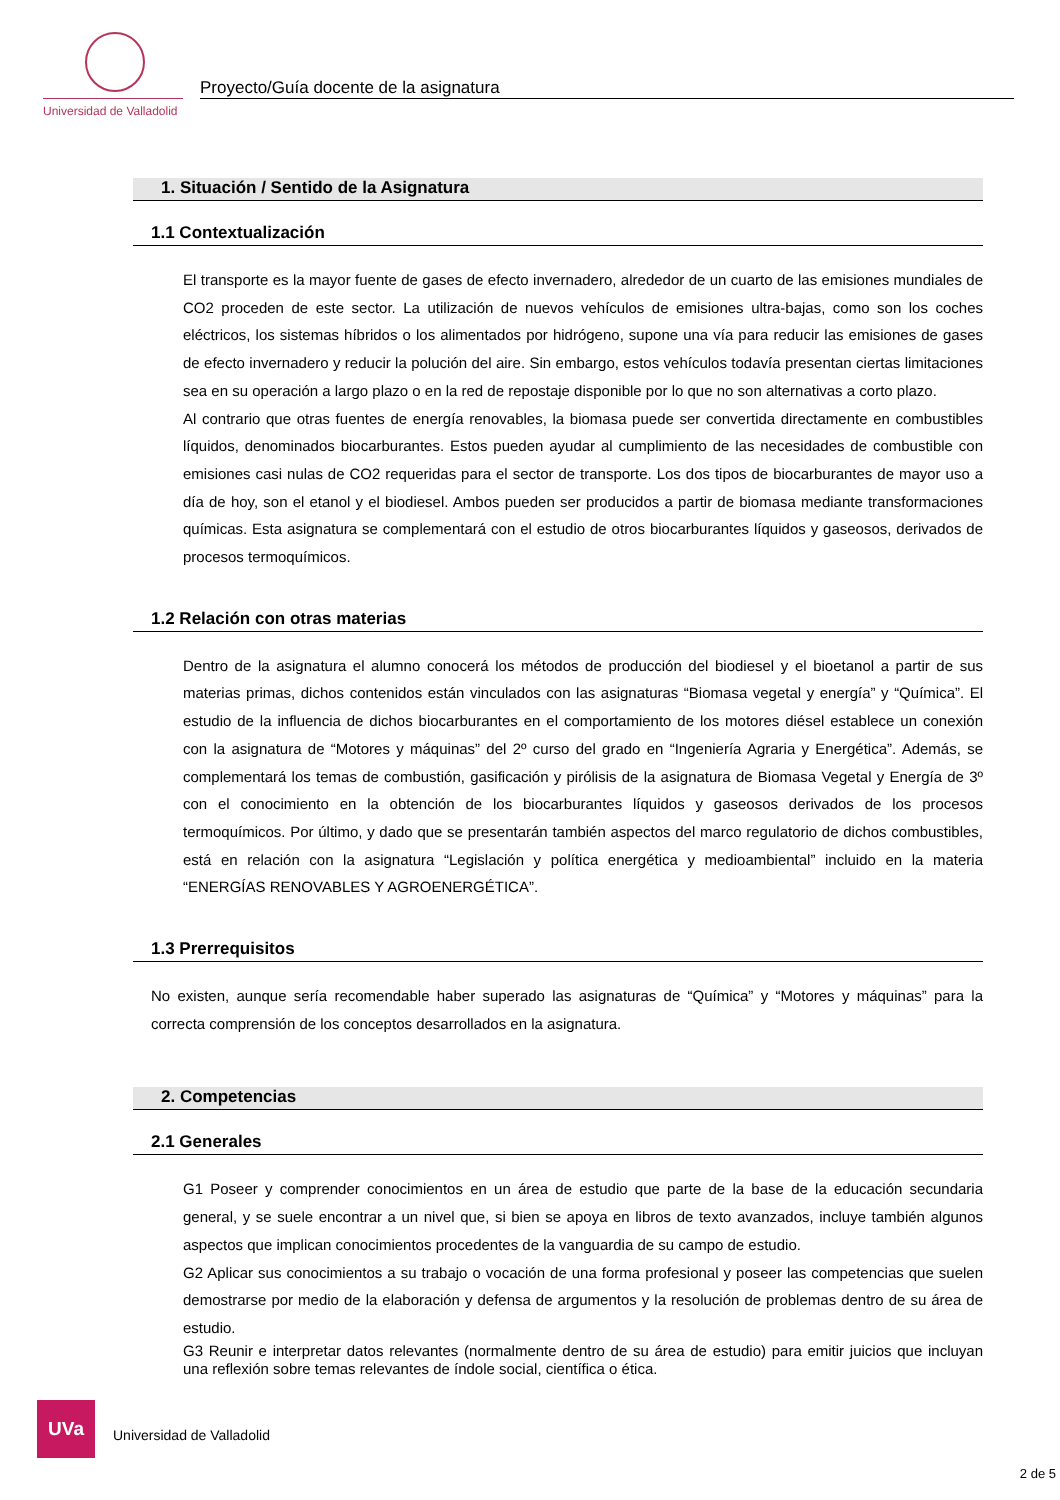Universidad de Valladolid
Proyecto/Guía docente de la asignatura
1. Situación / Sentido de la Asignatura
1.1 Contextualización
El transporte es la mayor fuente de gases de efecto invernadero, alrededor de un cuarto de las emisiones mundiales de CO2 proceden de este sector. La utilización de nuevos vehículos de emisiones ultra-bajas, como son los coches eléctricos, los sistemas híbridos o los alimentados por hidrógeno, supone una vía para reducir las emisiones de gases de efecto invernadero y reducir la polución del aire. Sin embargo, estos vehículos todavía presentan ciertas limitaciones sea en su operación a largo plazo o en la red de repostaje disponible por lo que no son alternativas a corto plazo.
Al contrario que otras fuentes de energía renovables, la biomasa puede ser convertida directamente en combustibles líquidos, denominados biocarburantes. Estos pueden ayudar al cumplimiento de las necesidades de combustible con emisiones casi nulas de CO2 requeridas para el sector de transporte. Los dos tipos de biocarburantes de mayor uso a día de hoy, son el etanol y el biodiesel. Ambos pueden ser producidos a partir de biomasa mediante transformaciones químicas. Esta asignatura se complementará con el estudio de otros biocarburantes líquidos y gaseosos, derivados de procesos termoquímicos.
1.2 Relación con otras materias
Dentro de la asignatura el alumno conocerá los métodos de producción del biodiesel y el bioetanol a partir de sus materias primas, dichos contenidos están vinculados con las asignaturas “Biomasa vegetal y energía” y “Química”. El estudio de la influencia de dichos biocarburantes en el comportamiento de los motores diésel establece un conexión con la asignatura de “Motores y máquinas” del 2º curso del grado en “Ingeniería Agraria y Energética”. Además, se complementará los temas de combustión, gasificación y pirólisis de la asignatura de Biomasa Vegetal y Energía de 3º con el conocimiento en la obtención de los biocarburantes líquidos y gaseosos derivados de los procesos termoquímicos. Por último, y dado que se presentarán también aspectos del marco regulatorio de dichos combustibles, está en relación con la asignatura “Legislación y política energética y medioambiental” incluido en la materia “ENERGÍAS RENOVABLES Y AGROENERGÉTICA”.
1.3 Prerrequisitos
No existen, aunque sería recomendable haber superado las asignaturas de “Química” y “Motores y máquinas” para la correcta comprensión de los conceptos desarrollados en la asignatura.
2. Competencias
2.1 Generales
G1 Poseer y comprender conocimientos en un área de estudio que parte de la base de la educación secundaria general, y se suele encontrar a un nivel que, si bien se apoya en libros de texto avanzados, incluye también algunos aspectos que implican conocimientos procedentes de la vanguardia de su campo de estudio.
G2 Aplicar sus conocimientos a su trabajo o vocación de una forma profesional y poseer las competencias que suelen demostrarse por medio de la elaboración y defensa de argumentos y la resolución de problemas dentro de su área de estudio.
G3 Reunir e interpretar datos relevantes (normalmente dentro de su área de estudio) para emitir juicios que incluyan una reflexión sobre temas relevantes de índole social, científica o ética.
UVa
Universidad de Valladolid
2 de 5